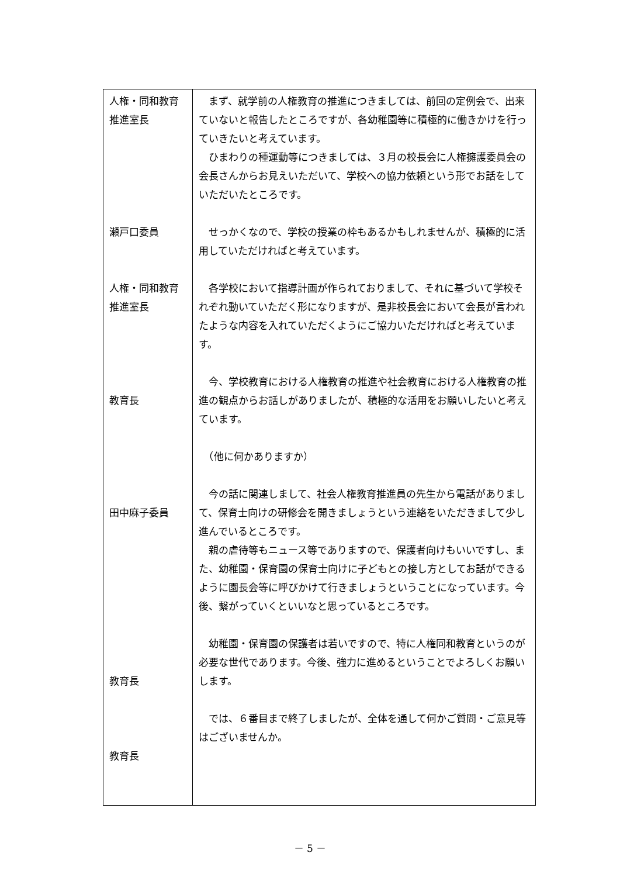| 人権・同和教育 推進室長 瀬戸口委員 人権・同和教育 推進室長 教育長 田中麻子委員 教育長 教育長 | まず、就学前の人権教育の推進につきましては、前回の定例会で、出来ていないと報告したところですが、各幼稚園等に積極的に働きかけを行っていきたいと考えています。 ひまわりの種運動等につきましては、３月の校長会に人権擁護委員会の会長さんからお見えいただいて、学校への協力依頼という形でお話をしていただいたところです。 せっかくなので、学校の授業の枠もあるかもしれませんが、積極的に活用していただければと考えています。 各学校において指導計画が作られておりまして、それに基づいて学校それぞれ動いていただく形になりますが、是非校長会において会長が言われたような内容を入れていただくようにご協力いただければと考えています。 今、学校教育における人権教育の推進や社会教育における人権教育の推進の観点からお話しがありましたが、積極的な活用をお願いしたいと考えています。 （他に何かありますか） 今の話に関連しまして、社会人権教育推進員の先生から電話がありまして、保育士向けの研修会を開きましょうという連絡をいただきまして少し進んでいるところです。 親の虐待等もニュース等でありますので、保護者向けもいいですし、また、幼稚園・保育園の保育士向けに子どもとの接し方としてお話ができるように園長会等に呼びかけて行きましょうということになっています。今後、繋がっていくといいなと思っているところです。 幼稚園・保育園の保護者は若いですので、特に人権同和教育というのが必要な世代であります。今後、強力に進めるということでよろしくお願いします。 では、６番目まで終了しましたが、全体を通して何かご質問・ご意見等はございませんか。 |
－ 5 －